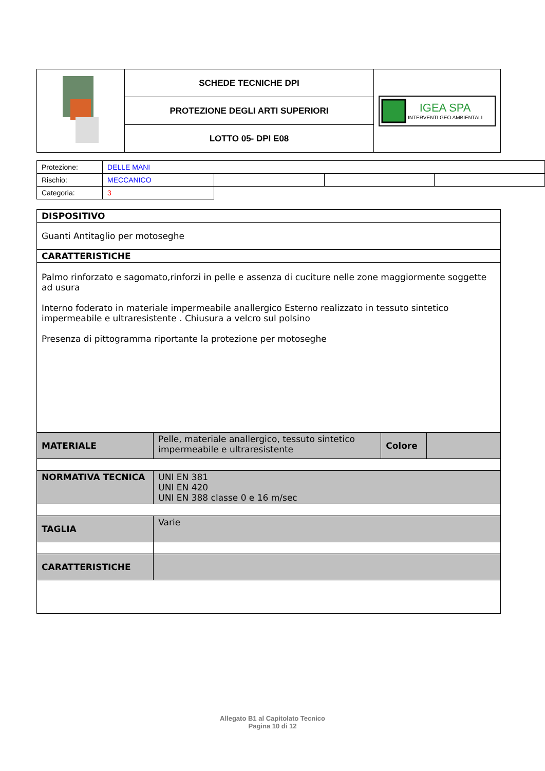| | SCHEDE TECNICHE DPI | IGEA SPA INTERVENTI GEO AMBIENTALI |
| | PROTEZIONE DEGLI ARTI SUPERIORI | |
| | LOTTO 05- DPI E08 | |
| Protezione: | DELLE MANI | | | |
| Rischio: | MECCANICO | | | |
| Categoria: | 3 | | | |
| DISPOSITIVO | | | |
| Guanti Antitaglio per motoseghe | | | |
| CARATTERISTICHE | | | |
| Palmo rinforzato e sagomato,rinforzi in pelle e assenza di cuciture nelle zone maggiormente soggette ad usura Interno foderato in materiale impermeabile anallergico Esterno realizzato in tessuto sintetico impermeabile e ultraresistente . Chiusura a velcro sul polsino Presenza di pittogramma riportante la protezione per motoseghe | | | |
| MATERIALE | Pelle, materiale anallergico, tessuto sintetico impermeabile e ultraresistente | Colore | |
| NORMATIVA TECNICA | UNI EN 381 UNI EN 420 UNI EN 388 classe 0 e 16 m/sec | | |
| TAGLIA | Varie | | |
| CARATTERISTICHE | | | |
Allegato B1 al Capitolato Tecnico
Pagina 10 di 12